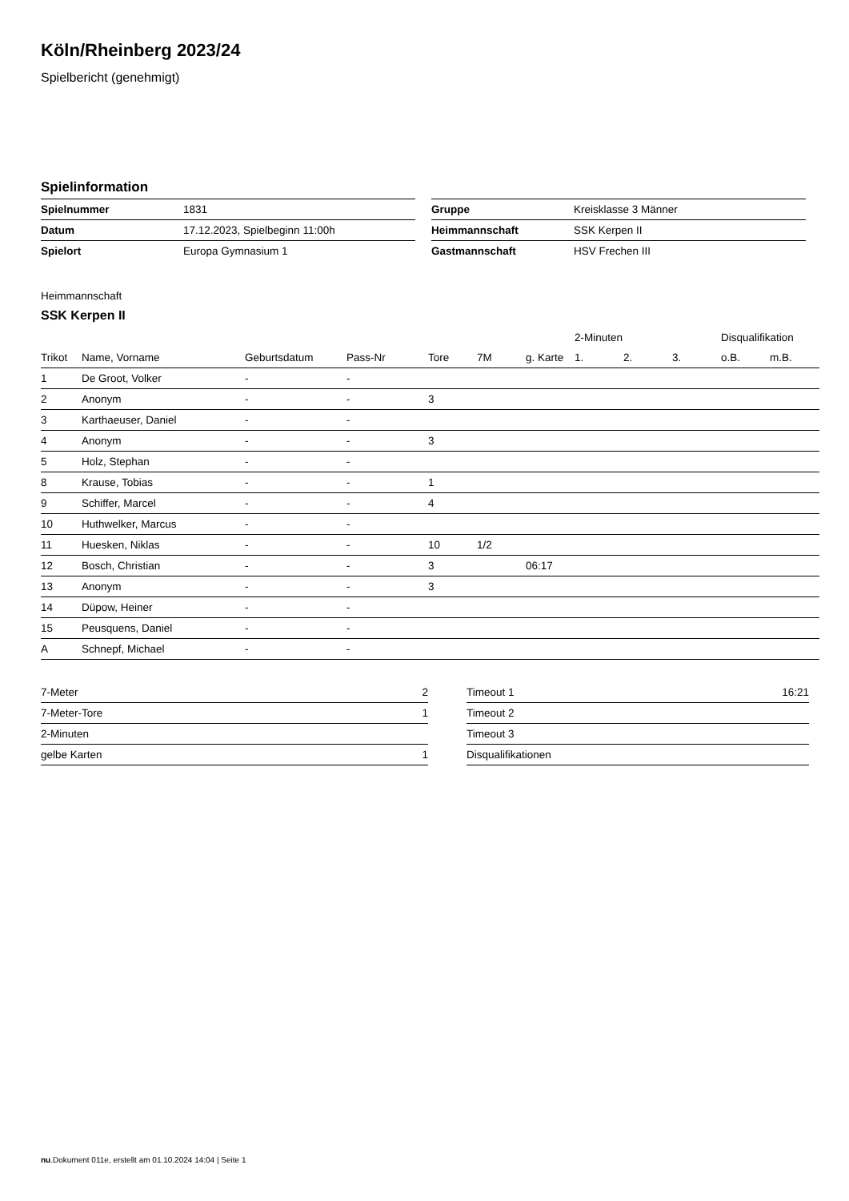Köln/Rheinberg 2023/24
Spielbericht (genehmigt)
Spielinformation
| Spielnummer | 1831 |
| Datum | 17.12.2023, Spielbeginn 11:00h |
| Spielort | Europa Gymnasium 1 |
| Gruppe | Kreisklasse 3 Männer |
| Heimmannschaft | SSK Kerpen II |
| Gastmannschaft | HSV Frechen III |
Heimmannschaft
SSK Kerpen II
| | | | | | | | 2-Minuten | | | Disqualifikation | |
| --- | --- | --- | --- | --- | --- | --- | --- | --- | --- | --- | --- |
| Trikot | Name, Vorname | Geburtsdatum | Pass-Nr | Tore | 7M | g. Karte | 1. | 2. | 3. | o.B. | m.B. |
| 1 | De Groot, Volker | - | - | | | | | | | | |
| 2 | Anonym | - | - | 3 | | | | | | | |
| 3 | Karthaeuser, Daniel | - | - | | | | | | | | |
| 4 | Anonym | - | - | 3 | | | | | | | |
| 5 | Holz, Stephan | - | - | | | | | | | | |
| 8 | Krause, Tobias | - | - | 1 | | | | | | | |
| 9 | Schiffer, Marcel | - | - | 4 | | | | | | | |
| 10 | Huthwelker, Marcus | - | - | | | | | | | | |
| 11 | Huesken, Niklas | - | - | 10 | 1/2 | | | | | | |
| 12 | Bosch, Christian | - | - | 3 | | 06:17 | | | | | |
| 13 | Anonym | - | - | 3 | | | | | | | |
| 14 | Düpow, Heiner | - | - | | | | | | | | |
| 15 | Peusquens, Daniel | - | - | | | | | | | | |
| A | Schnepf, Michael | - | - | | | | | | | | |
| 7-Meter | 2 |
| 7-Meter-Tore | 1 |
| 2-Minuten | |
| gelbe Karten | 1 |
| Timeout 1 | 16:21 |
| Timeout 2 | |
| Timeout 3 | |
| Disqualifikationen | |
nu.Dokument 011e, erstellt am 01.10.2024 14:04 | Seite 1